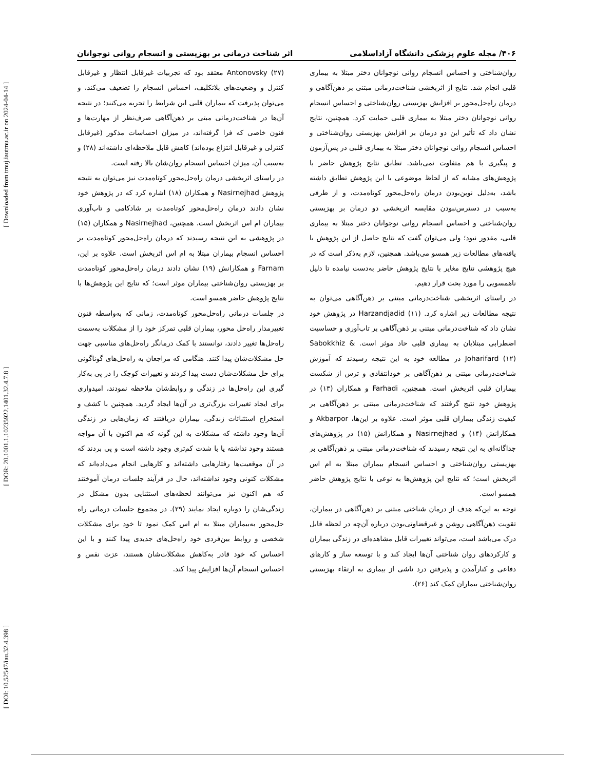[ Downloaded from tmuj.iautmu.ac.ir on 2024-04-14 ]
[ DOR: 20.1001.1.10235922.1401.32.4.7.8 ]
[ DOI: 10.52547/iau.32.4.398 ]
۴۰۶/ مجله علوم پزشکی دانشگاه آزاداسلامی اثر شناخت درمانی بر بهزیستی و انسجام روانی نوجوانان
روان‌شناختی و احساس انسجام روانی نوجوانان دختر مبتلا به بیماری قلبی انجام شد. نتایج از اثربخشی شناخت‌درمانی مبتنی بر ذهن‌آگاهی و درمان راه‌حل‌محور بر افزایش بهزیستی روان‌شناختی و احساس انسجام روانی نوجوانان دختر مبتلا به بیماری قلبی حمایت کرد. همچنین، نتایج نشان داد که تأثیر این دو درمان بر افزایش بهزیستی روان‌شناختی و احساس انسجام روانی نوجوانان دختر مبتلا به بیماری قلبی در پس‌آزمون و پیگیری با هم متفاوت نمی‌باشد. تطابق نتایج پژوهش حاضر با پژوهش‌های مشابه که از لحاظ موضوعی با این پژوهش تطابق داشته باشد، به‌دلیل نوین‌بودن درمان راه‌حل‌محور کوتاه‌مدت، و از طرفی به‌سبب در دسترس‌نبودن مقایسه اثربخشی دو درمان بر بهزیستی روان‌شناختی و احساس انسجام روانی نوجوانان دختر مبتلا به بیماری قلبی، مقدور نبود؛ ولی می‌توان گفت که نتایج حاصل از این پژوهش با یافته‌های مطالعات زیر همسو می‌باشد. همچنین، لازم به‌ذکر است که در هیچ پژوهشی نتایج مغایر با نتایج پژوهش حاضر به‌دست نیامده تا دلیل ناهمسویی را مورد بحث قرار دهیم.
در راستای اثربخشی شناخت‌درمانی مبتنی بر ذهن‌آگاهی می‌توان به نتیجه مطالعات زیر اشاره کرد. Harzandjadid (۱۱) در پژوهش خود نشان داد که شناخت‌درمانی مبتنی بر ذهن‌آگاهی بر تاب‌آوری و حساسیت اضطرابی مبتلایان به بیماری قلبی حاد موثر است. Sabokkhiz & Joharifard (۱۲) در مطالعه خود به این نتیجه رسیدند که آموزش شناخت‌درمانی مبتنی بر ذهن‌آگاهی بر خودانتقادی و ترس از شکست بیماران قلبی اثربخش است. همچنین، Farhadi و همکاران (۱۳) در پژوهش خود نتیج گرفتند که شناخت‌درمانی مبتنی بر ذهن‌آگاهی بر کیفیت زندگی بیماران قلبی موثر است. علاوه بر این‌ها، Akbarpor و همکارانش (۱۴) و Nasirnejhad و همکارانش (۱۵) در پژوهش‌های جداگانه‌ای به این نتیجه رسیدند که شناخت‌درمانی مبتنی بر ذهن‌آگاهی بر بهزیستی روان‌شناختی و احساس انسجام بیماران مبتلا به ام اس اثربخش است؛ که نتایج این پژوهش‌ها به نوعی با نتایج پژوهش حاضر همسو است.
توجه به این‌که هدف از درمان شناختی مبتنی بر ذهن‌آگاهی در بیماران، تقویت ذهن‌آگاهی روشن و غیرقضاوتی‌بودن درباره آن‌چه در لحظه قابل درک می‌باشد است، می‌تواند تغییرات قابل مشاهده‌ای در زندگی بیماران و کارکردهای روان شناختی آن‌ها ایجاد کند و با توسعه ساز و کارهای دفاعی و کنارآمدن و پذیرفتن درد ناشی از بیماری به ارتقاء بهزیستی روان‌شناختی بیماران کمک کند (۲۶).
Antonovsky (۲۷) معتقد بود که تجربیات غیرقابل انتظار و غیرقابل کنترل و وضعیت‌های بلاتکلیف، احساس انسجام را تضعیف می‌کند، و می‌توان پذیرفت که بیماران قلبی این شرایط را تجربه می‌کنند؛ در نتیجه آن‌ها در شناخت‌درمانی مبتی بر ذهن‌آگاهی صرف‌نظر از مهارت‌ها و فنون خاصی که فرا گرفته‌اند، در میزان احساسات مذکور (غیرقابل کنترلی و غیرقابل انتزاع بوده‌اند) کاهش قابل ملاحظه‌ای داشته‌اند (۲۸) و به‌سبب آن، میزان احساس انسجام روان‌شان بالا رفته است.
در راستای اثربخشی درمان راه‌حل‌محور کوتاه‌مدت نیز می‌توان به نتیجه پژوهش Nasirnejhad و همکاران (۱۸) اشاره کرد که در پژوهش خود نشان دادند درمان راه‌حل‌محور کوتاه‌مدت بر شادکامی و تاب‌آوری بیماران ام اس اثربخش است. همچنین، Nasirnejhad و همکاران (۱۵) در پژوهشی به این نتیجه رسیدند که درمان راه‌حل‌محور کوتاه‌مدت بر احساس انسجام بیماران مبتلا به ام اس اثربخش است. علاوه بر این، Farnam و همکارانش (۱۹) نشان دادند درمان راه‌حل‌محور کوتاه‌مدت بر بهزیستی روان‌شناختی بیماران موثر است؛ که نتایج این پژوهش‌ها با نتایج پژوهش حاضر همسو است.
در جلسات درمانی راه‌حل‌محور کوتاه‌مدت، زمانی که به‌واسطه فنون تغییرمدار راه‌حل محور، بیماران قلبی تمرکز خود را از مشکلات به‌سمت راه‌حل‌ها تغییر دادند، توانستند با کمک درمانگر راه‌حل‌های مناسبی جهت حل مشکلات‌شان پیدا کنند. هنگامی که مراجعان به راه‌حل‌های گوناگونی برای حل مشکلات‌شان دست پیدا کردند و تغییرات کوچک را در پی به‌کار گیری این راه‌حل‌ها در زندگی و روابط‌شان ملاحظه نمودند، امیدواری برای ایجاد تغییرات بزرگ‌تری در آن‌ها ایجاد گردید. همچنین با کشف و استخراج استثنائات زندگی، بیماران دریافتند که زمان‌هایی در زندگی آن‌ها وجود داشته که مشکلات به این گونه که هم اکنون با آن مواجه هستند وجود نداشته یا با شدت کم‌تری وجود داشته است و پی بردند که در آن موقعیت‌ها رفتارهایی داشته‌اند و کارهایی انجام می‌داده‌اند که مشکلات کنونی وجود نداشته‌اند، حال در فرآیند جلسات درمان آموختند که هم اکنون نیز می‌توانند لحظه‌های استثنایی بدون مشکل در زندگی‌شان را دوباره ایجاد نمایند (۲۹). در مجموع جلسات درمانی راه حل‌محور به‌بیماران مبتلا به ام اس کمک نمود تا خود برای مشکلات شخصی و روابط بین‌فردی خود راه‌حل‌های جدیدی پیدا کنند و با این احساس که خود قادر به‌کاهش مشکلات‌شان هستند، عزت نفس و احساس انسجام آن‌ها افزایش پیدا کند.